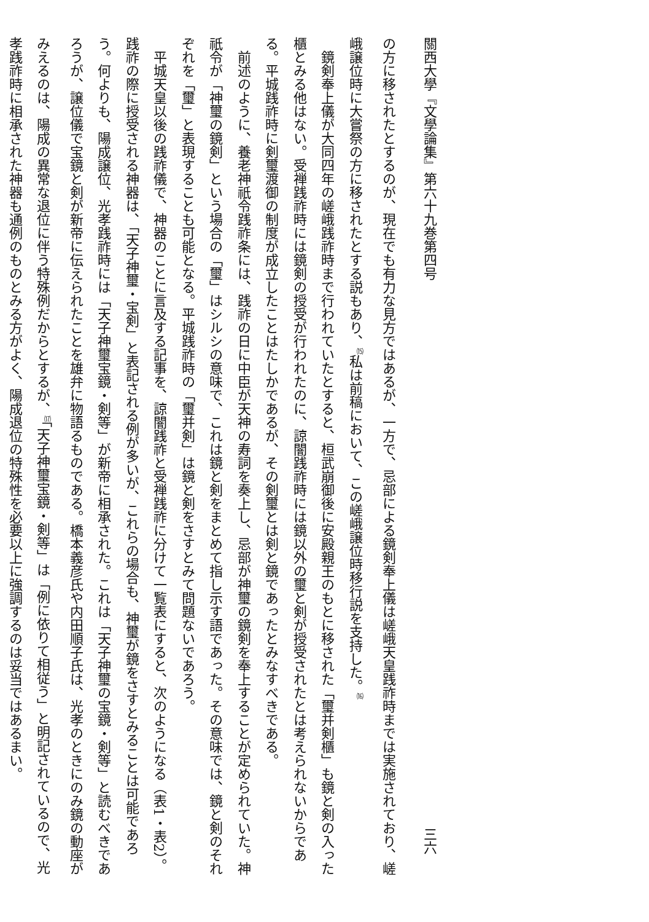關西大學『文學論集』第六十九巻第四号 三六
の方に移されたとするのが、現在でも有力な見方ではあるが、一方で、忌部による鏡剣奉上儀は嵯峨天皇践祚時までは実施されており、嵯峨譲位時に大嘗祭の方に移されたとする説もあり、<sup>⒂</sup>私は前稿において、この嵯峨譲位時移行説を支持した。<sup>⒃</sup>
鏡剣奉上儀が大同四年の嵯峨践祚時まで行われていたとすると、桓武崩御後に安殿親王のもとに移された「璽并剣櫃」も鏡と剣の入った櫃とみる他はない。受禅践祚時には鏡剣の授受が行われたのに、諒闇践祚時には鏡以外の璽と剣が授受されたとは考えられないからである。平城践祚時に剣璽渡御の制度が成立したことはたしかであるが、その剣璽とは剣と鏡であったとみなすべきである。
前述のように、養老神祇令践祚条には、践祚の日に中臣が天神の寿詞を奏上し、忌部が神璽の鏡剣を奉上することが定められていた。神祇令が「神璽の鏡剣」という場合の「璽」はシルシの意味で、これは鏡と剣をまとめて指し示す語であった。その意味では、鏡と剣のそれぞれを「璽」と表現することも可能となる。平城践祚時の「璽并剣」は鏡と剣をさすとみて問題ないであろう。
平城天皇以後の践祚儀で、神器のことに言及する記事を、諒闇践祚と受禅践祚に分けて一覧表にすると、次のようになる（表1・表2）。践祚の際に授受される神器は、「天子神璽・宝剣」と表記される例が多いが、これらの場合も、神璽が鏡をさすとみることは可能であろう。何よりも、陽成譲位、光孝践祚時には「天子神璽宝鏡・剣等」が新帝に相承された。これは「天子神璽の宝鏡・剣等」と読むべきであろうが、譲位儀で宝鏡と剣が新帝に伝えられたことを雄弁に物語るものである。橋本義彦氏や内田順子氏は、光孝のときにのみ鏡の動座がみえるのは、陽成の異常な退位に伴う特殊例だからとするが、<sup>⒄</sup>「天子神璽宝鏡・剣等」は「例に依りて相従う」と明記されているので、光孝践祚時に相承された神器も通例のものとみる方がよく、陽成退位の特殊性を必要以上に強調するのは妥当ではあるまい。